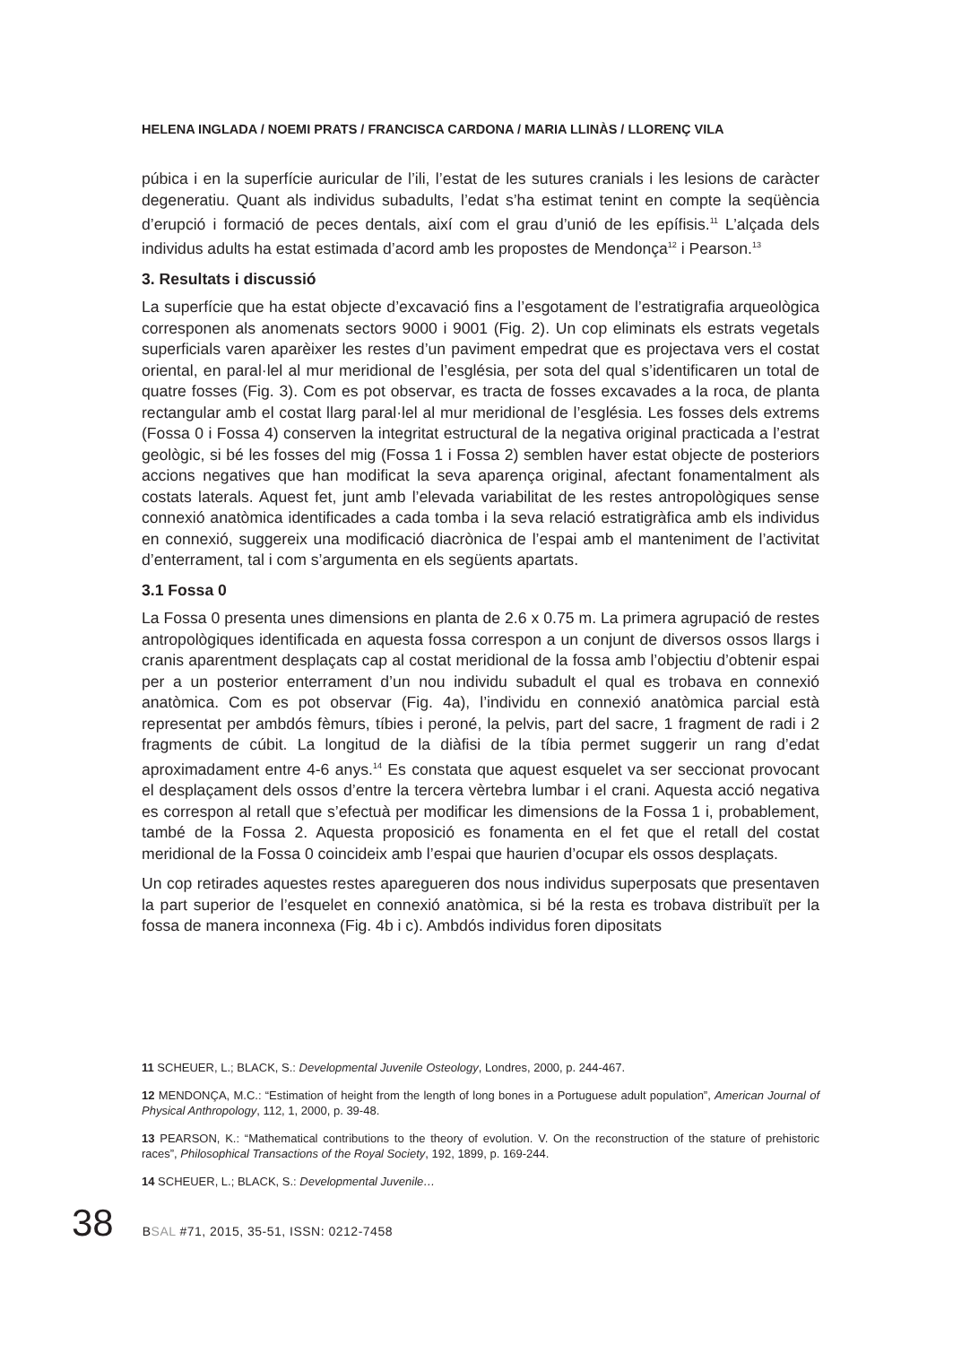HELENA INGLADA / NOEMI PRATS / FRANCISCA CARDONA / MARIA LLINÀS / LLORENÇ VILA
púbica i en la superfície auricular de l’ili, l’estat de les sutures cranials i les lesions de caràcter degeneratiu. Quant als individus subadults, l’edat s’ha estimat tenint en compte la seqüència d’erupció i formació de peces dentals, així com el grau d’unió de les epífisis.<sup>11</sup> L’alçada dels individus adults ha estat estimada d’acord amb les propostes de Mendonça<sup>12</sup> i Pearson.<sup>13</sup>
3. Resultats i discussió
La superfície que ha estat objecte d’excavació fins a l’esgotament de l’estratigrafia arqueològica corresponen als anomenats sectors 9000 i 9001 (Fig. 2). Un cop eliminats els estrats vegetals superficials varen aparèixer les restes d’un paviment empedrat que es projectava vers el costat oriental, en paral·lel al mur meridional de l’església, per sota del qual s’identificaren un total de quatre fosses (Fig. 3). Com es pot observar, es tracta de fosses excavades a la roca, de planta rectangular amb el costat llarg paral·lel al mur meridional de l’església. Les fosses dels extrems (Fossa 0 i Fossa 4) conserven la integritat estructural de la negativa original practicada a l’estrat geològic, si bé les fosses del mig (Fossa 1 i Fossa 2) semblen haver estat objecte de posteriors accions negatives que han modificat la seva aparença original, afectant fonamentalment als costats laterals. Aquest fet, junt amb l’elevada variabilitat de les restes antropològiques sense connexió anatòmica identificades a cada tomba i la seva relació estratigràfica amb els individus en connexió, suggereix una modificació diacrònica de l’espai amb el manteniment de l’activitat d’enterrament, tal i com s’argumenta en els següents apartats.
3.1 Fossa 0
La Fossa 0 presenta unes dimensions en planta de 2.6 x 0.75 m. La primera agrupació de restes antropològiques identificada en aquesta fossa correspon a un conjunt de diversos ossos llargs i cranis aparentment desplaçats cap al costat meridional de la fossa amb l’objectiu d’obtenir espai per a un posterior enterrament d’un nou individu subadult el qual es trobava en connexió anatòmica. Com es pot observar (Fig. 4a), l’individu en connexió anatòmica parcial està representat per ambdós fèmurs, tíbies i peroné, la pelvis, part del sacre, 1 fragment de radi i 2 fragments de cúbit. La longitud de la diàfisi de la tíbia permet suggerir un rang d’edat aproximadament entre 4-6 anys.<sup>14</sup> Es constata que aquest esquelet va ser seccionat provocant el desplaçament dels ossos d’entre la tercera vèrtebra lumbar i el crani. Aquesta acció negativa es correspon al retall que s’efectuà per modificar les dimensions de la Fossa 1 i, probablement, també de la Fossa 2. Aquesta proposició es fonamenta en el fet que el retall del costat meridional de la Fossa 0 coincideix amb l’espai que haurien d’ocupar els ossos desplaçats.
Un cop retirades aquestes restes aparegueren dos nous individus superposats que presentaven la part superior de l’esquelet en connexió anatòmica, si bé la resta es trobava distribuït per la fossa de manera inconnexa (Fig. 4b i c). Ambdós individus foren dipositats
11 SCHEUER, L.; BLACK, S.: Developmental Juvenile Osteology, Londres, 2000, p. 244-467.
12 MENDONÇA, M.C.: “Estimation of height from the length of long bones in a Portuguese adult population”, American Journal of Physical Anthropology, 112, 1, 2000, p. 39-48.
13 PEARSON, K.: “Mathematical contributions to the theory of evolution. V. On the reconstruction of the stature of prehistoric races”, Philosophical Transactions of the Royal Society, 192, 1899, p. 169-244.
14 SCHEUER, L.; BLACK, S.: Developmental Juvenile…
38 BSAL #71, 2015, 35-51, ISSN: 0212-7458